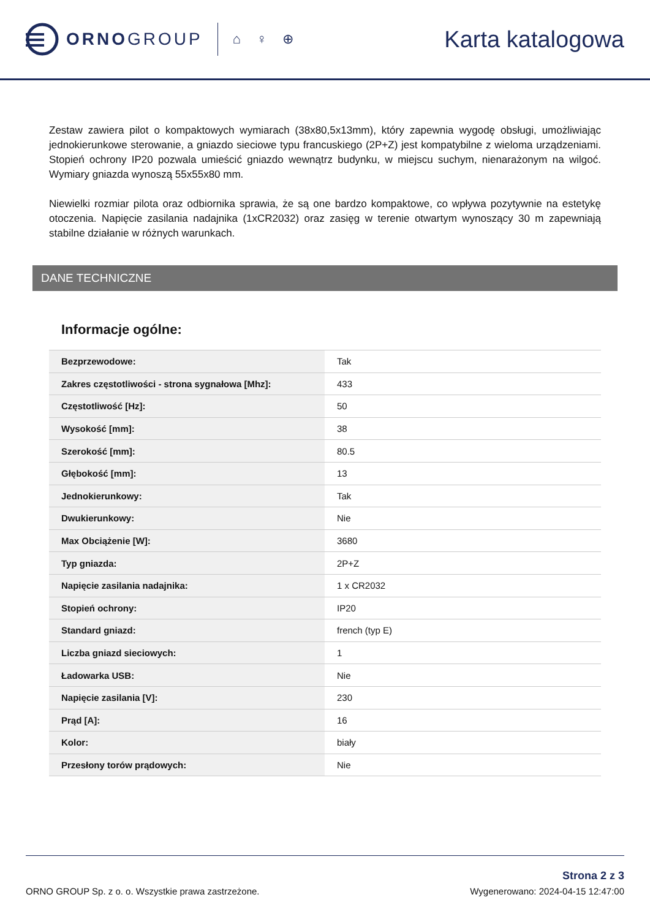ORNOGROUP
⌂ ♀ ⊕
Karta katalogowa
Zestaw zawiera pilot o kompaktowych wymiarach (38x80,5x13mm), który zapewnia wygodę obsługi, umożliwiając jednokierunkowe sterowanie, a gniazdo sieciowe typu francuskiego (2P+Z) jest kompatybilne z wieloma urządzeniami. Stopień ochrony IP20 pozwala umieścić gniazdo wewnątrz budynku, w miejscu suchym, nienarażonym na wilgoć. Wymiary gniazda wynoszą 55x55x80 mm.
Niewielki rozmiar pilota oraz odbiornika sprawia, że są one bardzo kompaktowe, co wpływa pozytywnie na estetykę otoczenia. Napięcie zasilania nadajnika (1xCR2032) oraz zasięg w terenie otwartym wynoszący 30 m zapewniają stabilne działanie w różnych warunkach.
DANE TECHNICZNE
Informacje ogólne:
| Bezprzewodowe: | Tak |
| Zakres częstotliwości - strona sygnałowa [Mhz]: | 433 |
| Częstotliwość [Hz]: | 50 |
| Wysokość [mm]: | 38 |
| Szerokość [mm]: | 80.5 |
| Głębokość [mm]: | 13 |
| Jednokierunkowy: | Tak |
| Dwukierunkowy: | Nie |
| Max Obciążenie [W]: | 3680 |
| Typ gniazda: | 2P+Z |
| Napięcie zasilania nadajnika: | 1 x CR2032 |
| Stopień ochrony: | IP20 |
| Standard gniazd: | french (typ E) |
| Liczba gniazd sieciowych: | 1 |
| Ładowarka USB: | Nie |
| Napięcie zasilania [V]: | 230 |
| Prąd [A]: | 16 |
| Kolor: | biały |
| Przesłony torów prądowych: | Nie |
ORNO GROUP Sp. z o. o. Wszystkie prawa zastrzeżone.
Strona 2 z 3
Wygenerowano: 2024-04-15 12:47:00